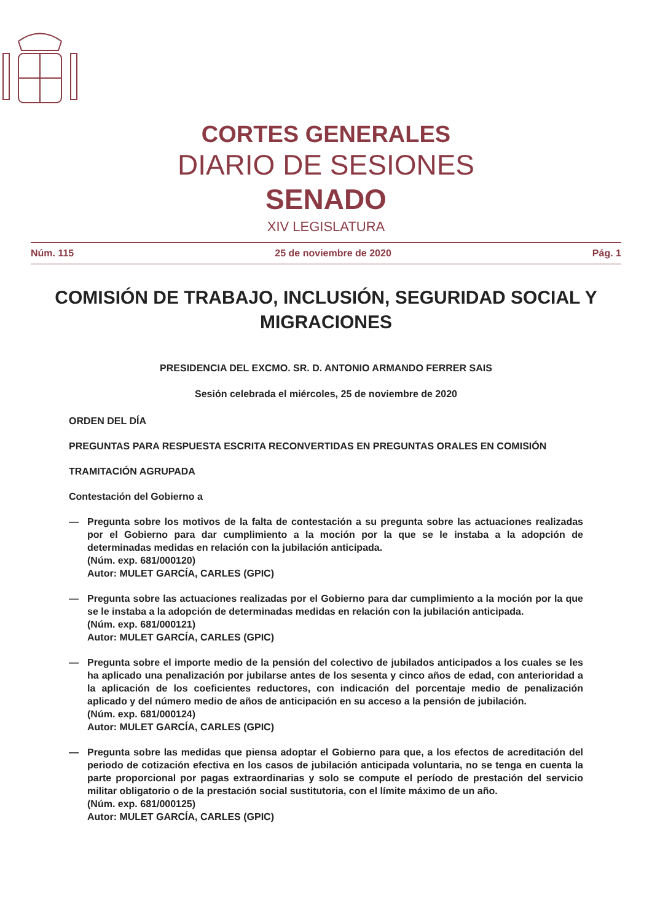CORTES GENERALES
DIARIO DE SESIONES
SENADO
XIV LEGISLATURA
Núm. 115 25 de noviembre de 2020 Pág. 1
COMISIÓN DE TRABAJO, INCLUSIÓN, SEGURIDAD SOCIAL Y MIGRACIONES
PRESIDENCIA DEL EXCMO. SR. D. ANTONIO ARMANDO FERRER SAIS
Sesión celebrada el miércoles, 25 de noviembre de 2020
ORDEN DEL DÍA
PREGUNTAS PARA RESPUESTA ESCRITA RECONVERTIDAS EN PREGUNTAS ORALES EN COMISIÓN
TRAMITACIÓN AGRUPADA
Contestación del Gobierno a
— Pregunta sobre los motivos de la falta de contestación a su pregunta sobre las actuaciones realizadas por el Gobierno para dar cumplimiento a la moción por la que se le instaba a la adopción de determinadas medidas en relación con la jubilación anticipada.
(Núm. exp. 681/000120)
Autor: MULET GARCÍA, CARLES (GPIC)
— Pregunta sobre las actuaciones realizadas por el Gobierno para dar cumplimiento a la moción por la que se le instaba a la adopción de determinadas medidas en relación con la jubilación anticipada.
(Núm. exp. 681/000121)
Autor: MULET GARCÍA, CARLES (GPIC)
— Pregunta sobre el importe medio de la pensión del colectivo de jubilados anticipados a los cuales se les ha aplicado una penalización por jubilarse antes de los sesenta y cinco años de edad, con anterioridad a la aplicación de los coeficientes reductores, con indicación del porcentaje medio de penalización aplicado y del número medio de años de anticipación en su acceso a la pensión de jubilación.
(Núm. exp. 681/000124)
Autor: MULET GARCÍA, CARLES (GPIC)
— Pregunta sobre las medidas que piensa adoptar el Gobierno para que, a los efectos de acreditación del periodo de cotización efectiva en los casos de jubilación anticipada voluntaria, no se tenga en cuenta la parte proporcional por pagas extraordinarias y solo se compute el período de prestación del servicio militar obligatorio o de la prestación social sustitutoria, con el límite máximo de un año.
(Núm. exp. 681/000125)
Autor: MULET GARCÍA, CARLES (GPIC)